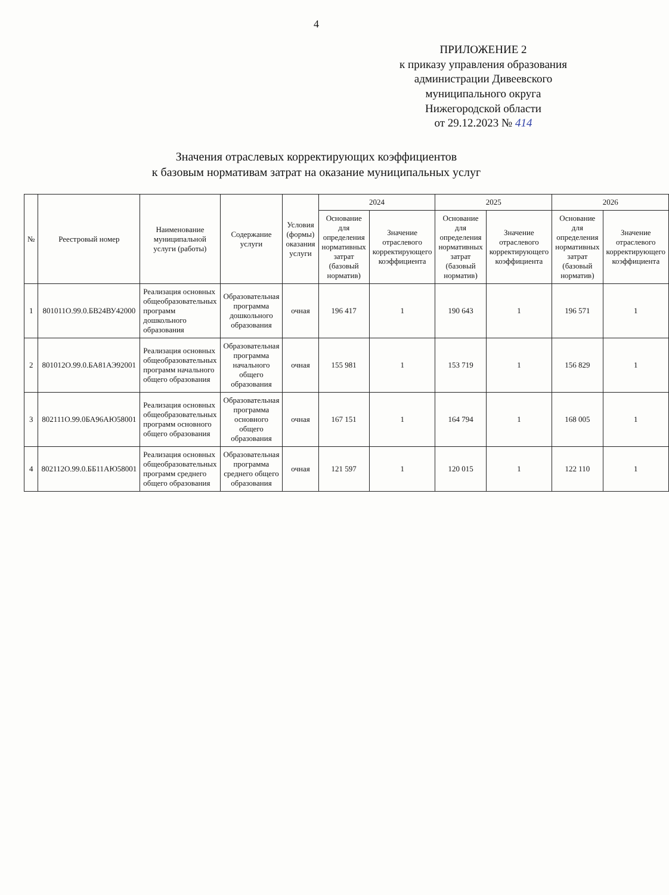4
ПРИЛОЖЕНИЕ 2
к приказу управления образования
администрации Дивеевского
муниципального округа
Нижегородской области
от 29.12.2023 № 414
Значения отраслевых корректирующих коэффициентов
к базовым нормативам затрат на оказание муниципальных услуг
| № | Реестровый номер | Наименование муниципальной услуги (работы) | Содержание услуги | Условия (формы) оказания услуги | 2024 | | 2025 | | 2026 | |
| --- | --- | --- | --- | --- | --- | --- | --- | --- | --- | --- |
| | | | | | Основание для определения нормативных затрат (базовый норматив) | Значение отраслевого корректирующего коэффициента | Основание для определения нормативных затрат (базовый норматив) | Значение отраслевого корректирующего коэффициента | Основание для определения нормативных затрат (базовый норматив) | Значение отраслевого корректирующего коэффициента |
| 1 | 801011О.99.0.БВ24ВУ42000 | Реализация основных общеобразовательных программ дошкольного образования | Образовательная программа дошкольного образования | очная | 196 417 | 1 | 190 643 | 1 | 196 571 | 1 |
| 2 | 801012О.99.0.БА81АЭ92001 | Реализация основных общеобразовательных программ начального общего образования | Образовательная программа начального общего образования | очная | 155 981 | 1 | 153 719 | 1 | 156 829 | 1 |
| 3 | 802111О.99.0БА96АЮ58001 | Реализация основных общеобразовательных программ основного общего образования | Образовательная программа основного общего образования | очная | 167 151 | 1 | 164 794 | 1 | 168 005 | 1 |
| 4 | 802112О.99.0.ББ11АЮ58001 | Реализация основных общеобразовательных программ среднего общего образования | Образовательная программа среднего общего образования | очная | 121 597 | 1 | 120 015 | 1 | 122 110 | 1 |